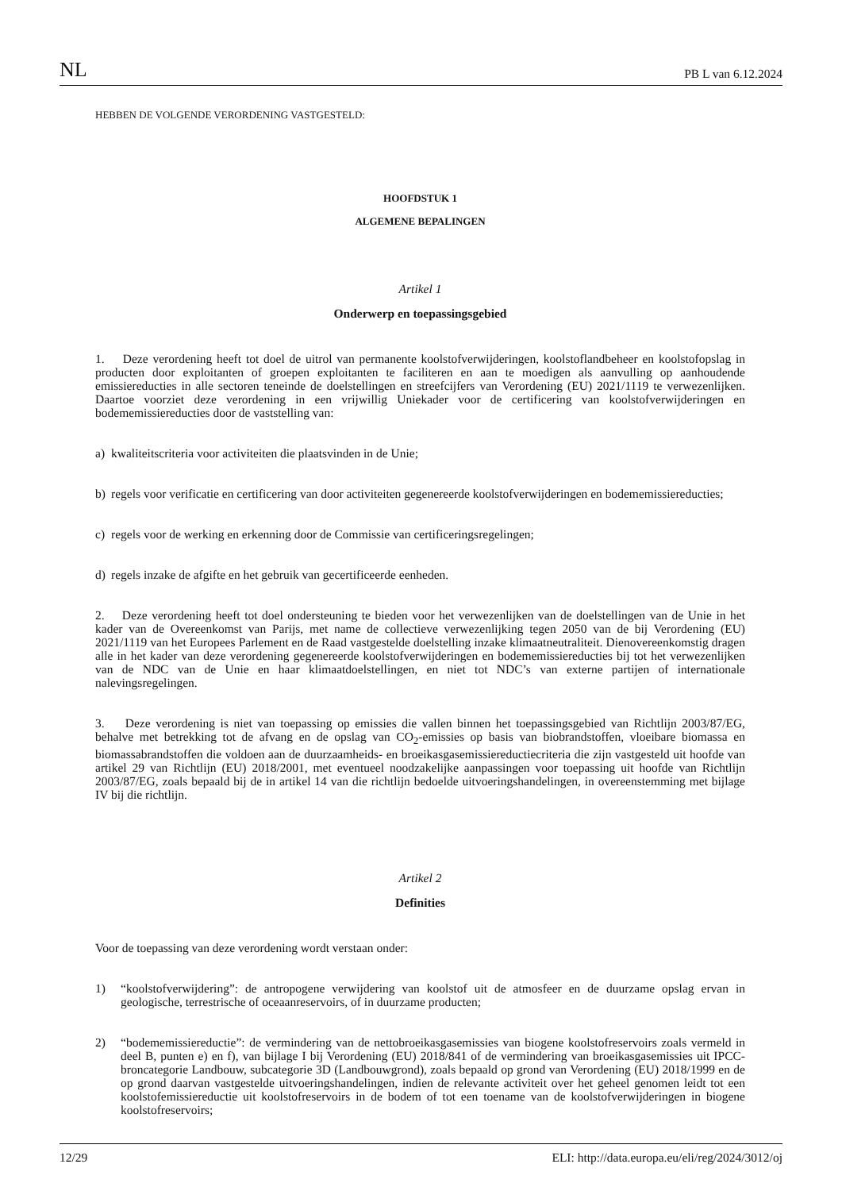NL PB L van 6.12.2024
HEBBEN DE VOLGENDE VERORDENING VASTGESTELD:
HOOFDSTUK 1
ALGEMENE BEPALINGEN
Artikel 1
Onderwerp en toepassingsgebied
1. Deze verordening heeft tot doel de uitrol van permanente koolstofverwijderingen, koolstoflandbeheer en koolstofopslag in producten door exploitanten of groepen exploitanten te faciliteren en aan te moedigen als aanvulling op aanhoudende emissiereducties in alle sectoren teneinde de doelstellingen en streefcijfers van Verordening (EU) 2021/1119 te verwezenlijken. Daartoe voorziet deze verordening in een vrijwillig Uniekader voor de certificering van koolstofverwijderingen en bodememissiereducties door de vaststelling van:
a) kwaliteitscriteria voor activiteiten die plaatsvinden in de Unie;
b) regels voor verificatie en certificering van door activiteiten gegenereerde koolstofverwijderingen en bodememissiereducties;
c) regels voor de werking en erkenning door de Commissie van certificeringsregelingen;
d) regels inzake de afgifte en het gebruik van gecertificeerde eenheden.
2. Deze verordening heeft tot doel ondersteuning te bieden voor het verwezenlijken van de doelstellingen van de Unie in het kader van de Overeenkomst van Parijs, met name de collectieve verwezenlijking tegen 2050 van de bij Verordening (EU) 2021/1119 van het Europees Parlement en de Raad vastgestelde doelstelling inzake klimaatneutraliteit. Dienovereenkomstig dragen alle in het kader van deze verordening gegenereerde koolstofverwijderingen en bodememissiereducties bij tot het verwezenlijken van de NDC van de Unie en haar klimaatdoelstellingen, en niet tot NDC’s van externe partijen of internationale nalevingsregelingen.
3. Deze verordening is niet van toepassing op emissies die vallen binnen het toepassingsgebied van Richtlijn 2003/87/EG, behalve met betrekking tot de afvang en de opslag van CO<sub>2</sub>-emissies op basis van biobrandstoffen, vloeibare biomassa en biomassabrandstoffen die voldoen aan de duurzaamheids- en broeikasgasemissiereductiecriteria die zijn vastgesteld uit hoofde van artikel 29 van Richtlijn (EU) 2018/2001, met eventueel noodzakelijke aanpassingen voor toepassing uit hoofde van Richtlijn 2003/87/EG, zoals bepaald bij de in artikel 14 van die richtlijn bedoelde uitvoeringshandelingen, in overeenstemming met bijlage IV bij die richtlijn.
Artikel 2
Definities
Voor de toepassing van deze verordening wordt verstaan onder:
1) “koolstofverwijdering”: de antropogene verwijdering van koolstof uit de atmosfeer en de duurzame opslag ervan in geologische, terrestrische of oceaanreservoirs, of in duurzame producten;
2) “bodememissiereductie”: de vermindering van de nettobroeikasgasemissies van biogene koolstofreservoirs zoals vermeld in deel B, punten e) en f), van bijlage I bij Verordening (EU) 2018/841 of de vermindering van broeikasgasemissies uit IPCC-broncategorie Landbouw, subcategorie 3D (Landbouwgrond), zoals bepaald op grond van Verordening (EU) 2018/1999 en de op grond daarvan vastgestelde uitvoeringshandelingen, indien de relevante activiteit over het geheel genomen leidt tot een koolstofemissiereductie uit koolstofreservoirs in de bodem of tot een toename van de koolstofverwijderingen in biogene koolstofreservoirs;
12/29 ELI: http://data.europa.eu/eli/reg/2024/3012/oj